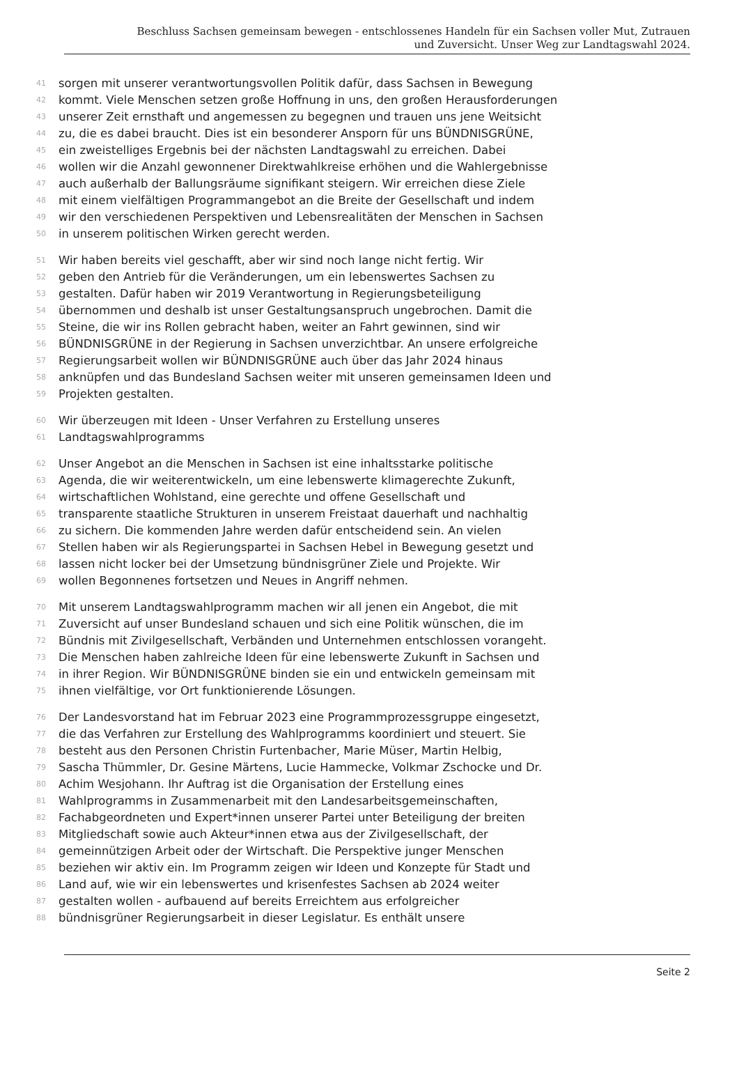Beschluss Sachsen gemeinsam bewegen - entschlossenes Handeln für ein Sachsen voller Mut, Zutrauen
und Zuversicht. Unser Weg zur Landtagswahl 2024.
41 sorgen mit unserer verantwortungsvollen Politik dafür, dass Sachsen in Bewegung
42 kommt. Viele Menschen setzen große Hoffnung in uns, den großen Herausforderungen
43 unserer Zeit ernsthaft und angemessen zu begegnen und trauen uns jene Weitsicht
44 zu, die es dabei braucht. Dies ist ein besonderer Ansporn für uns BÜNDNISGRÜNE,
45 ein zweistelliges Ergebnis bei der nächsten Landtagswahl zu erreichen. Dabei
46 wollen wir die Anzahl gewonnener Direktwahlkreise erhöhen und die Wahlergebnisse
47 auch außerhalb der Ballungsräume signifikant steigern. Wir erreichen diese Ziele
48 mit einem vielfältigen Programmangebot an die Breite der Gesellschaft und indem
49 wir den verschiedenen Perspektiven und Lebensrealitäten der Menschen in Sachsen
50 in unserem politischen Wirken gerecht werden.
51 Wir haben bereits viel geschafft, aber wir sind noch lange nicht fertig. Wir
52 geben den Antrieb für die Veränderungen, um ein lebenswertes Sachsen zu
53 gestalten. Dafür haben wir 2019 Verantwortung in Regierungsbeteiligung
54 übernommen und deshalb ist unser Gestaltungsanspruch ungebrochen. Damit die
55 Steine, die wir ins Rollen gebracht haben, weiter an Fahrt gewinnen, sind wir
56 BÜNDNISGRÜNE in der Regierung in Sachsen unverzichtbar. An unsere erfolgreiche
57 Regierungsarbeit wollen wir BÜNDNISGRÜNE auch über das Jahr 2024 hinaus
58 anknüpfen und das Bundesland Sachsen weiter mit unseren gemeinsamen Ideen und
59 Projekten gestalten.
60 Wir überzeugen mit Ideen - Unser Verfahren zu Erstellung unseres
61 Landtagswahlprogramms
62 Unser Angebot an die Menschen in Sachsen ist eine inhaltsstarke politische
63 Agenda, die wir weiterentwickeln, um eine lebenswerte klimagerechte Zukunft,
64 wirtschaftlichen Wohlstand, eine gerechte und offene Gesellschaft und
65 transparente staatliche Strukturen in unserem Freistaat dauerhaft und nachhaltig
66 zu sichern. Die kommenden Jahre werden dafür entscheidend sein. An vielen
67 Stellen haben wir als Regierungspartei in Sachsen Hebel in Bewegung gesetzt und
68 lassen nicht locker bei der Umsetzung bündnisgrüner Ziele und Projekte. Wir
69 wollen Begonnenes fortsetzen und Neues in Angriff nehmen.
70 Mit unserem Landtagswahlprogramm machen wir all jenen ein Angebot, die mit
71 Zuversicht auf unser Bundesland schauen und sich eine Politik wünschen, die im
72 Bündnis mit Zivilgesellschaft, Verbänden und Unternehmen entschlossen vorangeht.
73 Die Menschen haben zahlreiche Ideen für eine lebenswerte Zukunft in Sachsen und
74 in ihrer Region. Wir BÜNDNISGRÜNE binden sie ein und entwickeln gemeinsam mit
75 ihnen vielfältige, vor Ort funktionierende Lösungen.
76 Der Landesvorstand hat im Februar 2023 eine Programmprozessgruppe eingesetzt,
77 die das Verfahren zur Erstellung des Wahlprogramms koordiniert und steuert. Sie
78 besteht aus den Personen Christin Furtenbacher, Marie Müser, Martin Helbig,
79 Sascha Thümmler, Dr. Gesine Märtens, Lucie Hammecke, Volkmar Zschocke und Dr.
80 Achim Wesjohann. Ihr Auftrag ist die Organisation der Erstellung eines
81 Wahlprogramms in Zusammenarbeit mit den Landesarbeitsgemeinschaften,
82 Fachabgeordneten und Expert*innen unserer Partei unter Beteiligung der breiten
83 Mitgliedschaft sowie auch Akteur*innen etwa aus der Zivilgesellschaft, der
84 gemeinnützigen Arbeit oder der Wirtschaft. Die Perspektive junger Menschen
85 beziehen wir aktiv ein. Im Programm zeigen wir Ideen und Konzepte für Stadt und
86 Land auf, wie wir ein lebenswertes und krisenfestes Sachsen ab 2024 weiter
87 gestalten wollen - aufbauend auf bereits Erreichtem aus erfolgreicher
88 bündnisgrüner Regierungsarbeit in dieser Legislatur. Es enthält unsere
Seite 2